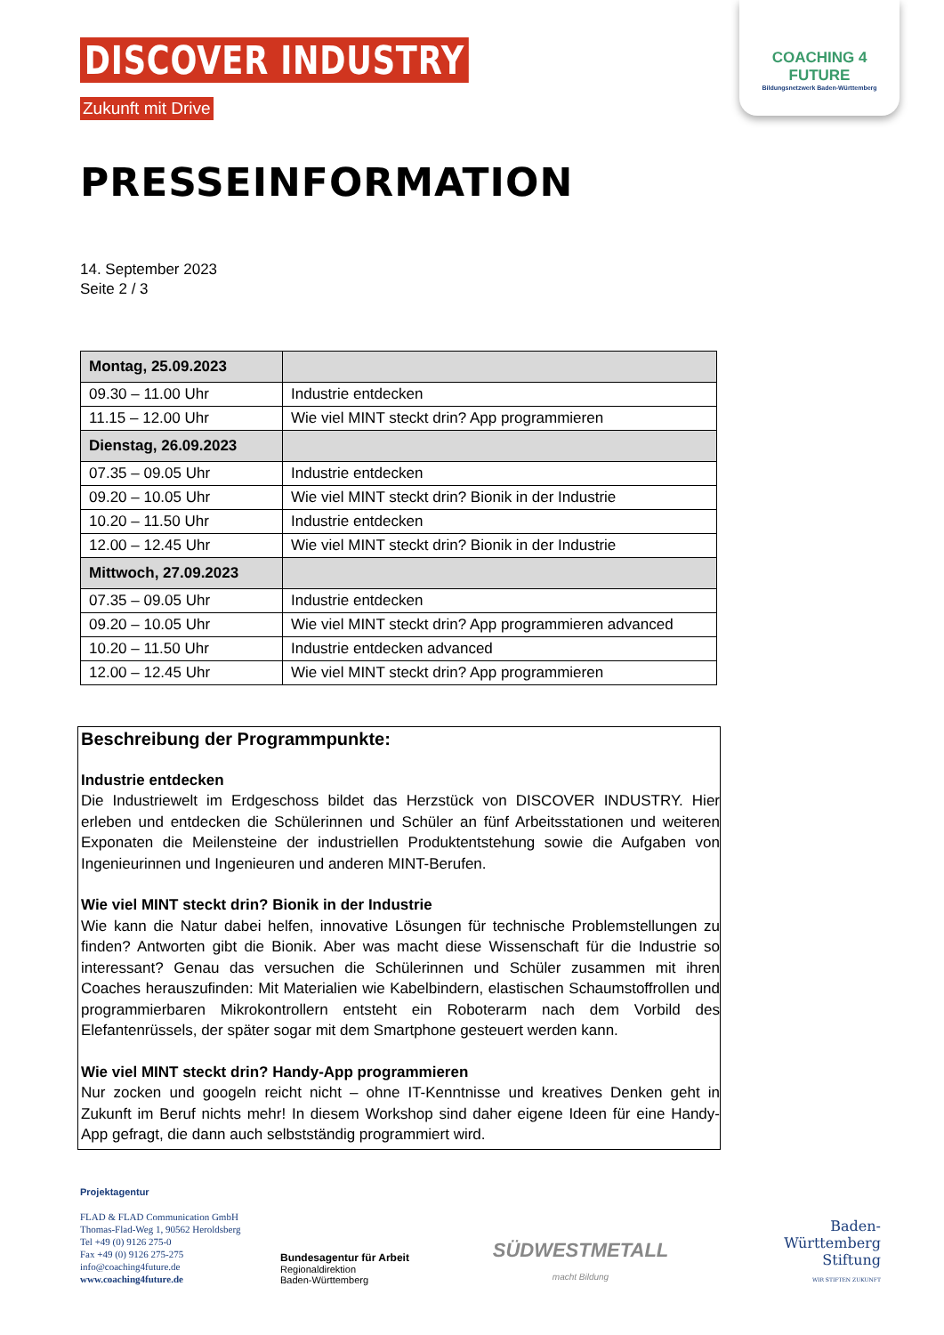COACHING 4 FUTURE
Bildungsnetzwerk Baden-Württemberg
DISCOVER INDUSTRY
Zukunft mit Drive
PRESSEINFORMATION
14. September 2023
Seite 2 / 3
| Montag, 25.09.2023 | |
| 09.30 – 11.00 Uhr | Industrie entdecken |
| 11.15 – 12.00 Uhr | Wie viel MINT steckt drin? App programmieren |
| Dienstag, 26.09.2023 | |
| 07.35 – 09.05 Uhr | Industrie entdecken |
| 09.20 – 10.05 Uhr | Wie viel MINT steckt drin? Bionik in der Industrie |
| 10.20 – 11.50 Uhr | Industrie entdecken |
| 12.00 – 12.45 Uhr | Wie viel MINT steckt drin? Bionik in der Industrie |
| Mittwoch, 27.09.2023 | |
| 07.35 – 09.05 Uhr | Industrie entdecken |
| 09.20 – 10.05 Uhr | Wie viel MINT steckt drin? App programmieren advanced |
| 10.20 – 11.50 Uhr | Industrie entdecken advanced |
| 12.00 – 12.45 Uhr | Wie viel MINT steckt drin? App programmieren |
Beschreibung der Programmpunkte:
Industrie entdecken
Die Industriewelt im Erdgeschoss bildet das Herzstück von DISCOVER INDUSTRY. Hier erleben und entdecken die Schülerinnen und Schüler an fünf Arbeitsstationen und weiteren Exponaten die Meilensteine der industriellen Produktentstehung sowie die Aufgaben von Ingenieurinnen und Ingenieuren und anderen MINT-Berufen.
Wie viel MINT steckt drin? Bionik in der Industrie
Wie kann die Natur dabei helfen, innovative Lösungen für technische Problemstellungen zu finden? Antworten gibt die Bionik. Aber was macht diese Wissenschaft für die Industrie so interessant? Genau das versuchen die Schülerinnen und Schüler zusammen mit ihren Coaches herauszufinden: Mit Materialien wie Kabelbindern, elastischen Schaumstoffrollen und programmierbaren Mikrokontrollern entsteht ein Roboterarm nach dem Vorbild des Elefantenrüssels, der später sogar mit dem Smartphone gesteuert werden kann.
Wie viel MINT steckt drin? Handy-App programmieren
Nur zocken und googeln reicht nicht – ohne IT-Kenntnisse und kreatives Denken geht in Zukunft im Beruf nichts mehr! In diesem Workshop sind daher eigene Ideen für eine Handy-App gefragt, die dann auch selbstständig programmiert wird.
Projektagentur
FLAD & FLAD Communication GmbH
Thomas-Flad-Weg 1, 90562 Heroldsberg
Tel +49 (0) 9126 275-0
Fax +49 (0) 9126 275-275
info@coaching4future.de
www.coaching4future.de
Bundesagentur für Arbeit
Regionaldirektion
Baden-Württemberg
SÜDWESTMETALL
macht Bildung
Baden-
Württemberg
Stiftung
WIR STIFTEN ZUKUNFT